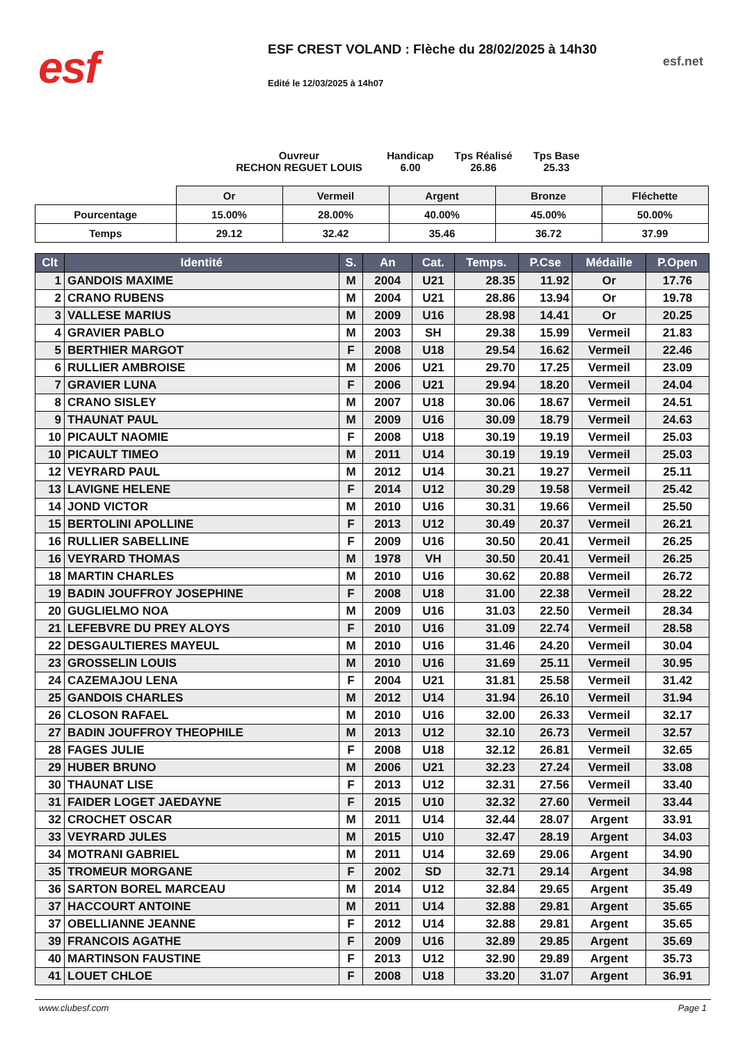esf
ESF CREST VOLAND : Flèche du 28/02/2025 à 14h30
Edité le 12/03/2025 à 14h07
esf.net
Ouvreur
RECHON REGUET LOUIS
Handicap
6.00
Tps Réalisé
26.86
Tps Base
25.33
| | Or | Vermeil | Argent | Bronze | Fléchette |
| Pourcentage | 15.00% | 28.00% | 40.00% | 45.00% | 50.00% |
| Temps | 29.12 | 32.42 | 35.46 | 36.72 | 37.99 |
| Clt | Identité | S. | An | Cat. | Temps. | P.Cse | Médaille | P.Open |
| --- | --- | --- | --- | --- | --- | --- | --- | --- |
| 1 | GANDOIS MAXIME | M | 2004 | U21 | 28.35 | 11.92 | Or | 17.76 |
| 2 | CRANO RUBENS | M | 2004 | U21 | 28.86 | 13.94 | Or | 19.78 |
| 3 | VALLESE MARIUS | M | 2009 | U16 | 28.98 | 14.41 | Or | 20.25 |
| 4 | GRAVIER PABLO | M | 2003 | SH | 29.38 | 15.99 | Vermeil | 21.83 |
| 5 | BERTHIER MARGOT | F | 2008 | U18 | 29.54 | 16.62 | Vermeil | 22.46 |
| 6 | RULLIER AMBROISE | M | 2006 | U21 | 29.70 | 17.25 | Vermeil | 23.09 |
| 7 | GRAVIER LUNA | F | 2006 | U21 | 29.94 | 18.20 | Vermeil | 24.04 |
| 8 | CRANO SISLEY | M | 2007 | U18 | 30.06 | 18.67 | Vermeil | 24.51 |
| 9 | THAUNAT PAUL | M | 2009 | U16 | 30.09 | 18.79 | Vermeil | 24.63 |
| 10 | PICAULT NAOMIE | F | 2008 | U18 | 30.19 | 19.19 | Vermeil | 25.03 |
| 10 | PICAULT TIMEO | M | 2011 | U14 | 30.19 | 19.19 | Vermeil | 25.03 |
| 12 | VEYRARD PAUL | M | 2012 | U14 | 30.21 | 19.27 | Vermeil | 25.11 |
| 13 | LAVIGNE HELENE | F | 2014 | U12 | 30.29 | 19.58 | Vermeil | 25.42 |
| 14 | JOND VICTOR | M | 2010 | U16 | 30.31 | 19.66 | Vermeil | 25.50 |
| 15 | BERTOLINI APOLLINE | F | 2013 | U12 | 30.49 | 20.37 | Vermeil | 26.21 |
| 16 | RULLIER SABELLINE | F | 2009 | U16 | 30.50 | 20.41 | Vermeil | 26.25 |
| 16 | VEYRARD THOMAS | M | 1978 | VH | 30.50 | 20.41 | Vermeil | 26.25 |
| 18 | MARTIN CHARLES | M | 2010 | U16 | 30.62 | 20.88 | Vermeil | 26.72 |
| 19 | BADIN JOUFFROY JOSEPHINE | F | 2008 | U18 | 31.00 | 22.38 | Vermeil | 28.22 |
| 20 | GUGLIELMO NOA | M | 2009 | U16 | 31.03 | 22.50 | Vermeil | 28.34 |
| 21 | LEFEBVRE DU PREY ALOYS | F | 2010 | U16 | 31.09 | 22.74 | Vermeil | 28.58 |
| 22 | DESGAULTIERES MAYEUL | M | 2010 | U16 | 31.46 | 24.20 | Vermeil | 30.04 |
| 23 | GROSSELIN LOUIS | M | 2010 | U16 | 31.69 | 25.11 | Vermeil | 30.95 |
| 24 | CAZEMAJOU LENA | F | 2004 | U21 | 31.81 | 25.58 | Vermeil | 31.42 |
| 25 | GANDOIS CHARLES | M | 2012 | U14 | 31.94 | 26.10 | Vermeil | 31.94 |
| 26 | CLOSON RAFAEL | M | 2010 | U16 | 32.00 | 26.33 | Vermeil | 32.17 |
| 27 | BADIN JOUFFROY THEOPHILE | M | 2013 | U12 | 32.10 | 26.73 | Vermeil | 32.57 |
| 28 | FAGES JULIE | F | 2008 | U18 | 32.12 | 26.81 | Vermeil | 32.65 |
| 29 | HUBER BRUNO | M | 2006 | U21 | 32.23 | 27.24 | Vermeil | 33.08 |
| 30 | THAUNAT LISE | F | 2013 | U12 | 32.31 | 27.56 | Vermeil | 33.40 |
| 31 | FAIDER LOGET JAEDAYNE | F | 2015 | U10 | 32.32 | 27.60 | Vermeil | 33.44 |
| 32 | CROCHET OSCAR | M | 2011 | U14 | 32.44 | 28.07 | Argent | 33.91 |
| 33 | VEYRARD JULES | M | 2015 | U10 | 32.47 | 28.19 | Argent | 34.03 |
| 34 | MOTRANI GABRIEL | M | 2011 | U14 | 32.69 | 29.06 | Argent | 34.90 |
| 35 | TROMEUR MORGANE | F | 2002 | SD | 32.71 | 29.14 | Argent | 34.98 |
| 36 | SARTON BOREL MARCEAU | M | 2014 | U12 | 32.84 | 29.65 | Argent | 35.49 |
| 37 | HACCOURT ANTOINE | M | 2011 | U14 | 32.88 | 29.81 | Argent | 35.65 |
| 37 | OBELLIANNE JEANNE | F | 2012 | U14 | 32.88 | 29.81 | Argent | 35.65 |
| 39 | FRANCOIS AGATHE | F | 2009 | U16 | 32.89 | 29.85 | Argent | 35.69 |
| 40 | MARTINSON FAUSTINE | F | 2013 | U12 | 32.90 | 29.89 | Argent | 35.73 |
| 41 | LOUET CHLOE | F | 2008 | U18 | 33.20 | 31.07 | Argent | 36.91 |
www.clubesf.com Page 1